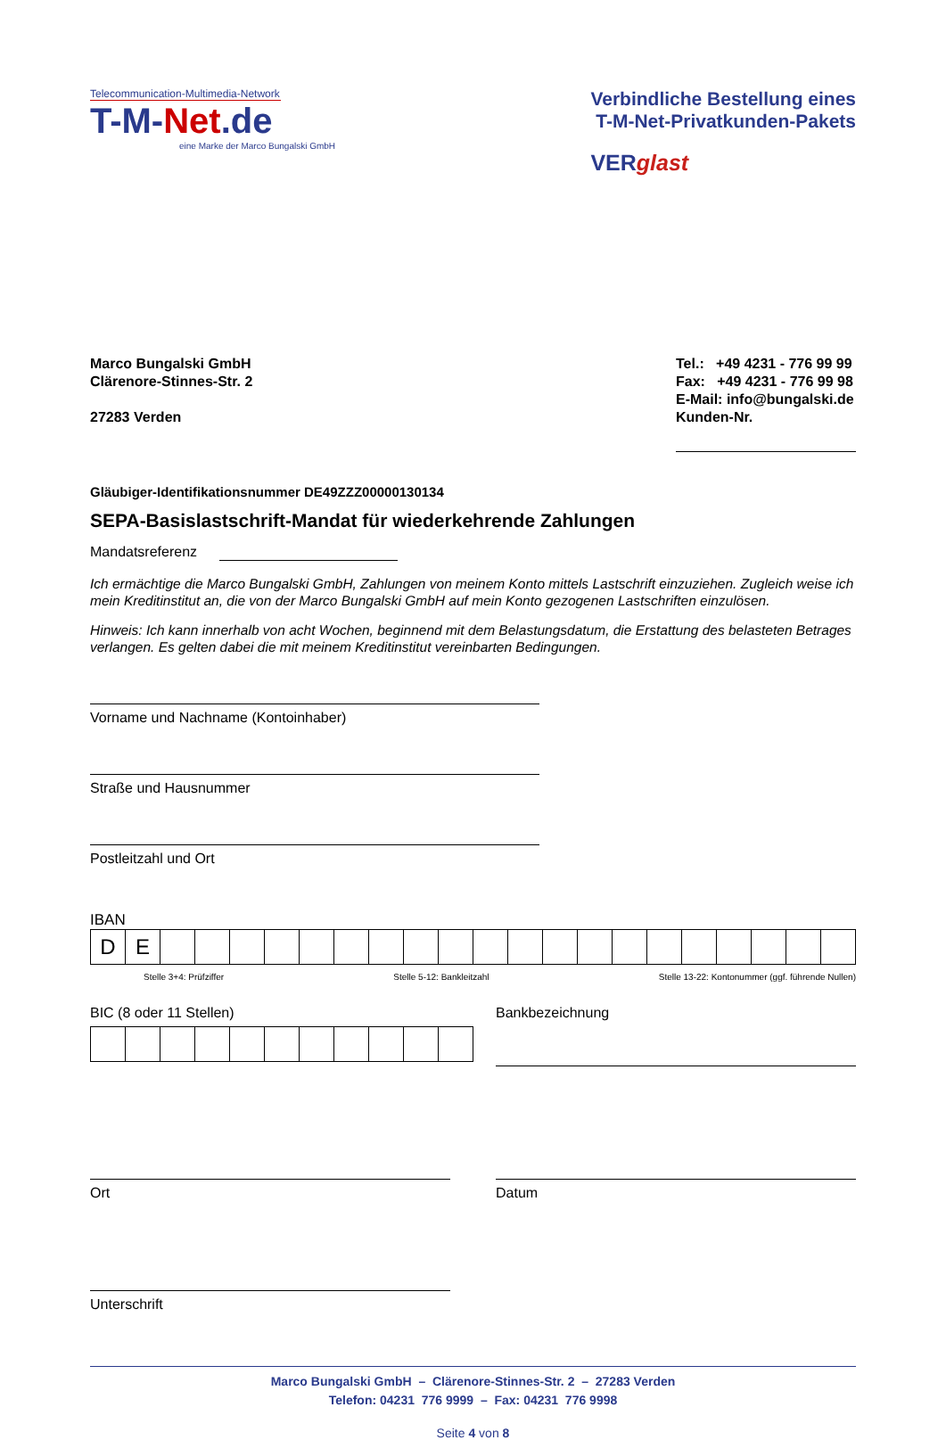Telecommunication-Multimedia-Network
T-M-Net.de
eine Marke der Marco Bungalski GmbH
Verbindliche Bestellung eines
T-M-Net-Privatkunden-Pakets
VERglast
Marco Bungalski GmbH
Clärenore-Stinnes-Str. 2
27283 Verden
Tel.: +49 4231 - 776 99 99
Fax: +49 4231 - 776 99 98
E-Mail: info@bungalski.de
Kunden-Nr.
Gläubiger-Identifikationsnummer DE49ZZZ00000130134
SEPA-Basislastschrift-Mandat für wiederkehrende Zahlungen
Mandatsreferenz
Ich ermächtige die Marco Bungalski GmbH, Zahlungen von meinem Konto mittels Lastschrift einzuziehen. Zugleich weise ich mein Kreditinstitut an, die von der Marco Bungalski GmbH auf mein Konto gezogenen Lastschriften einzulösen.
Hinweis: Ich kann innerhalb von acht Wochen, beginnend mit dem Belastungsdatum, die Erstattung des belasteten Betrages verlangen. Es gelten dabei die mit meinem Kreditinstitut vereinbarten Bedingungen.
Vorname und Nachname (Kontoinhaber)
Straße und Hausnummer
Postleitzahl und Ort
IBAN
| D | E | | | | | | | | | | | | | | | | | | | | |
Stelle 3+4: Prüfziffer Stelle 5-12: Bankleitzahl Stelle 13-22: Kontonummer (ggf. führende Nullen)
BIC (8 oder 11 Stellen) Bankbezeichnung
Ort Datum
Unterschrift
Marco Bungalski GmbH – Clärenore-Stinnes-Str. 2 – 27283 Verden
Telefon: 04231 776 9999 – Fax: 04231 776 9998
Seite 4 von 8